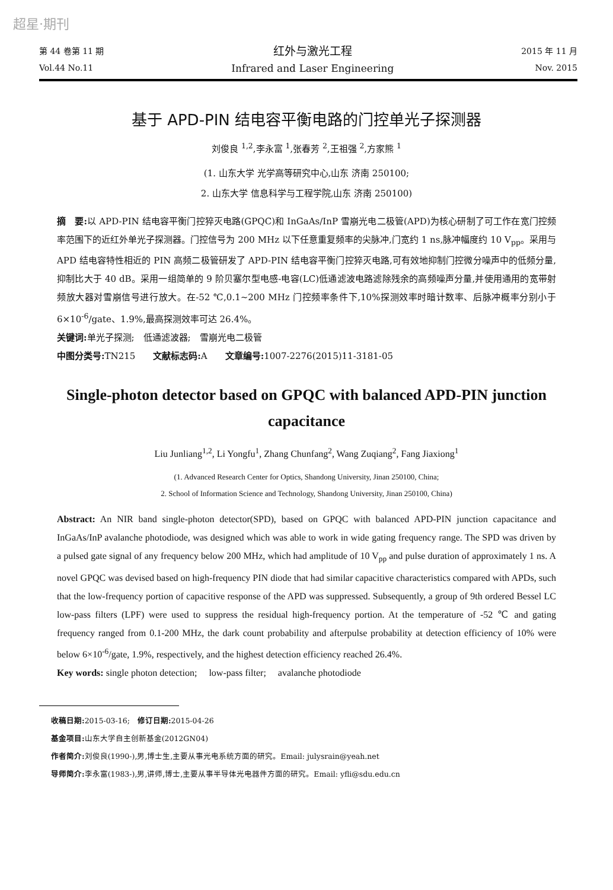超星·期刊
第 44 卷第 11 期
Vol.44 No.11
红外与激光工程
Infrared and Laser Engineering
2015 年 11 月
Nov. 2015
基于 APD-PIN 结电容平衡电路的门控单光子探测器
刘俊良 <sup>1,2</sup>,李永富 <sup>1</sup>,张春芳 <sup>2</sup>,王祖强 <sup>2</sup>,方家熊 <sup>1</sup>
(1. 山东大学 光学高等研究中心,山东 济南 250100;
2. 山东大学 信息科学与工程学院,山东 济南 250100)
摘　要: 以 APD-PIN 结电容平衡门控猝灭电路(GPQC)和 InGaAs/InP 雪崩光电二极管(APD)为核心研制了可工作在宽门控频率范围下的近红外单光子探测器。门控信号为 200 MHz 以下任意重复频率的尖脉冲,门宽约 1 ns,脉冲幅度约 10 V<sub>pp</sub>。采用与 APD 结电容特性相近的 PIN 高频二极管研发了 APD-PIN 结电容平衡门控猝灭电路,可有效地抑制门控微分噪声中的低频分量,抑制比大于 40 dB。采用一组简单的 9 阶贝塞尔型电感-电容(LC)低通滤波电路滤除残余的高频噪声分量,并使用通用的宽带射频放大器对雪崩信号进行放大。在-52 ℃,0.1~200 MHz 门控频率条件下,10%探测效率时暗计数率、后脉冲概率分别小于 6×10<sup>-6</sup>/gate、1.9%,最高探测效率可达 26.4%。
关键词: 单光子探测;　低通滤波器;　雪崩光电二极管
中图分类号: TN215　　文献标志码: A　　文章编号: 1007-2276(2015)11-3181-05
Single-photon detector based on GPQC with balanced APD-PIN junction capacitance
Liu Junliang<sup>1,2</sup>, Li Yongfu<sup>1</sup>, Zhang Chunfang<sup>2</sup>, Wang Zuqiang<sup>2</sup>, Fang Jiaxiong<sup>1</sup>
(1. Advanced Research Center for Optics, Shandong University, Jinan 250100, China;
2. School of Information Science and Technology, Shandong University, Jinan 250100, China)
Abstract: An NIR band single-photon detector(SPD), based on GPQC with balanced APD-PIN junction capacitance and InGaAs/InP avalanche photodiode, was designed which was able to work in wide gating frequency range. The SPD was driven by a pulsed gate signal of any frequency below 200 MHz, which had amplitude of 10 V<sub>pp</sub> and pulse duration of approximately 1 ns. A novel GPQC was devised based on high-frequency PIN diode that had similar capacitive characteristics compared with APDs, such that the low-frequency portion of capacitive response of the APD was suppressed. Subsequently, a group of 9th ordered Bessel LC low-pass filters (LPF) were used to suppress the residual high-frequency portion. At the temperature of -52 ℃ and gating frequency ranged from 0.1-200 MHz, the dark count probability and afterpulse probability at detection efficiency of 10% were below 6×10<sup>-6</sup>/gate, 1.9%, respectively, and the highest detection efficiency reached 26.4%.
Key words: single photon detection;　 low-pass filter;　 avalanche photodiode
收稿日期: 2015-03-16;　修订日期: 2015-04-26
基金项目: 山东大学自主创新基金(2012GN04)
作者简介: 刘俊良(1990-),男,博士生,主要从事光电系统方面的研究。Email: julysrain@yeah.net
导师简介: 李永富(1983-),男,讲师,博士,主要从事半导体光电器件方面的研究。Email: yfli@sdu.edu.cn